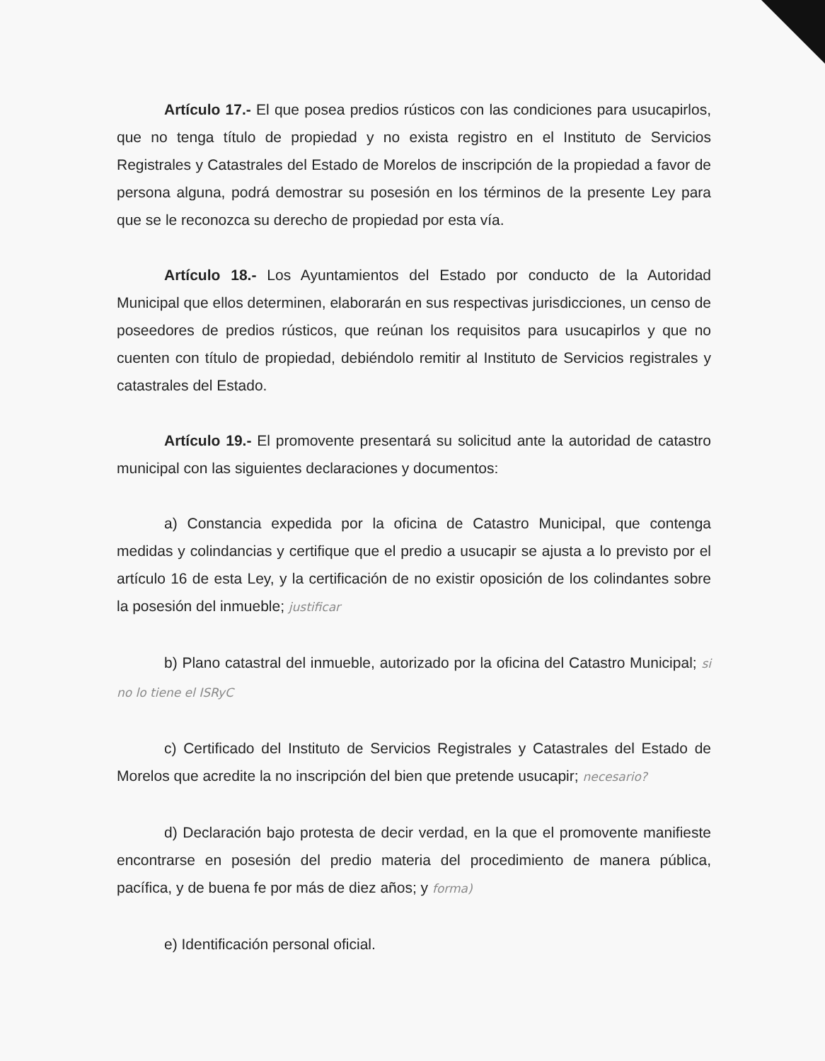Artículo 17.- El que posea predios rústicos con las condiciones para usucapirlos, que no tenga título de propiedad y no exista registro en el Instituto de Servicios Registrales y Catastrales del Estado de Morelos de inscripción de la propiedad a favor de persona alguna, podrá demostrar su posesión en los términos de la presente Ley para que se le reconozca su derecho de propiedad por esta vía.
Artículo 18.- Los Ayuntamientos del Estado por conducto de la Autoridad Municipal que ellos determinen, elaborarán en sus respectivas jurisdicciones, un censo de poseedores de predios rústicos, que reúnan los requisitos para usucapirlos y que no cuenten con título de propiedad, debiéndolo remitir al Instituto de Servicios registrales y catastrales del Estado.
Artículo 19.- El promovente presentará su solicitud ante la autoridad de catastro municipal con las siguientes declaraciones y documentos:
a) Constancia expedida por la oficina de Catastro Municipal, que contenga medidas y colindancias y certifique que el predio a usucapir se ajusta a lo previsto por el artículo 16 de esta Ley, y la certificación de no existir oposición de los colindantes sobre la posesión del inmueble; justificar
b) Plano catastral del inmueble, autorizado por la oficina del Catastro Municipal; si no lo tiene el ISRyC
c) Certificado del Instituto de Servicios Registrales y Catastrales del Estado de Morelos que acredite la no inscripción del bien que pretende usucapir; necesario?
d) Declaración bajo protesta de decir verdad, en la que el promovente manifieste encontrarse en posesión del predio materia del procedimiento de manera pública, pacífica, y de buena fe por más de diez años; y forma)
e) Identificación personal oficial.